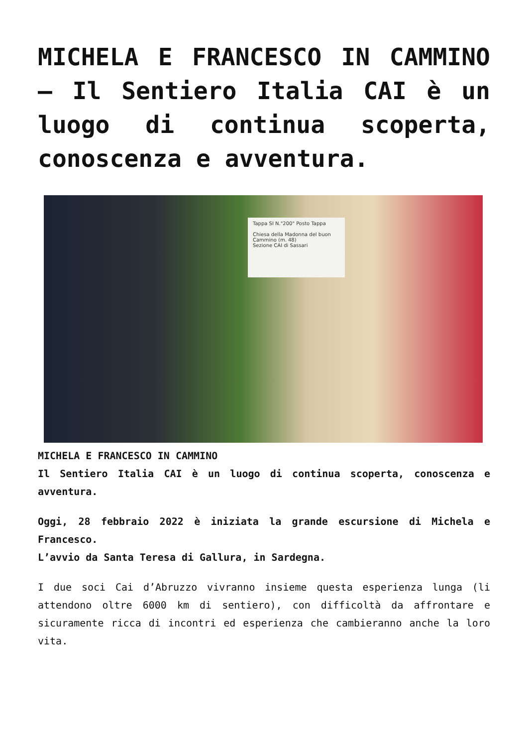MICHELA E FRANCESCO IN CAMMINO – Il Sentiero Italia CAI è un luogo di continua scoperta, conoscenza e avventura.
Tappa SI N."200" Posto Tappa
Chiesa della Madonna del buon Cammino (m. 48)
Sezione CAI di Sassari
MICHELA E FRANCESCO IN CAMMINO
Il Sentiero Italia CAI è un luogo di continua scoperta, conoscenza e avventura.
Oggi, 28 febbraio 2022 è iniziata la grande escursione di Michela e Francesco.
L’avvio da Santa Teresa di Gallura, in Sardegna.
I due soci Cai d’Abruzzo vivranno insieme questa esperienza lunga (li attendono oltre 6000 km di sentiero), con difficoltà da affrontare e sicuramente ricca di incontri ed esperienza che cambieranno anche la loro vita.